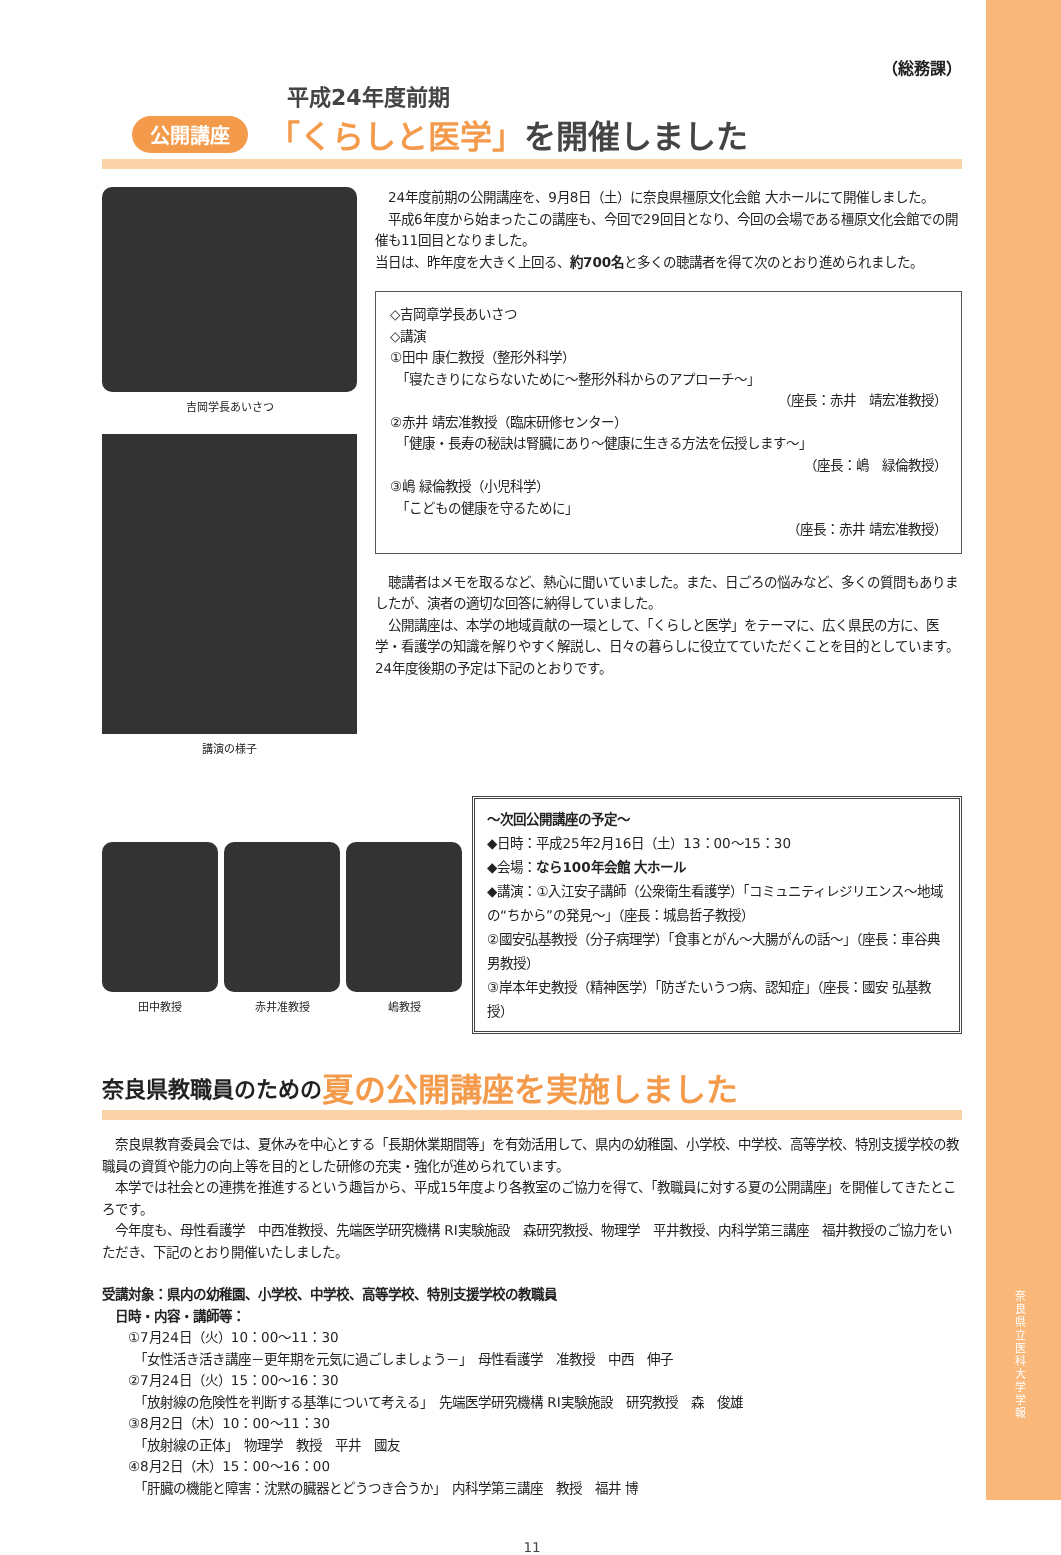奈良県立医科大学 学報
（総務課）
平成24年度前期
公開講座 「くらしと医学」を開催しました
吉岡学長あいさつ
講演の様子
　24年度前期の公開講座を、9月8日（土）に奈良県橿原文化会館 大ホールにて開催しました。
　平成6年度から始まったこの講座も、今回で29回目となり、今回の会場である橿原文化会館での開催も11回目となりました。
当日は、昨年度を大きく上回る、約700名と多くの聴講者を得て次のとおり進められました。
◇吉岡章学長あいさつ
◇講演
①田中 康仁教授（整形外科学）
　「寝たきりにならないために～整形外科からのアプローチ～」
（座長：赤井　靖宏准教授）
②赤井 靖宏准教授（臨床研修センター）
　「健康・長寿の秘訣は腎臓にあり～健康に生きる方法を伝授します～」
（座長：嶋　緑倫教授）
③嶋 緑倫教授（小児科学）
　「こどもの健康を守るために」
（座長：赤井 靖宏准教授）
　聴講者はメモを取るなど、熱心に聞いていました。また、日ごろの悩みなど、多くの質問もありましたが、演者の適切な回答に納得していました。
　公開講座は、本学の地域貢献の一環として、「くらしと医学」をテーマに、広く県民の方に、医学・看護学の知識を解りやすく解説し、日々の暮らしに役立てていただくことを目的としています。24年度後期の予定は下記のとおりです。
田中教授 赤井准教授 嶋教授
～次回公開講座の予定～
◆日時：平成25年2月16日（土）13：00～15：30
◆会場：なら100年会館 大ホール
◆講演：①入江安子講師（公衆衛生看護学）「コミュニティレジリエンス～地域の“ちから”の発見～」（座長：城島哲子教授）
②國安弘基教授（分子病理学）「食事とがん～大腸がんの話～」（座長：車谷典男教授）
③岸本年史教授（精神医学）「防ぎたいうつ病、認知症」（座長：國安 弘基教授）
奈良県教職員のための 夏の公開講座を実施しました
　奈良県教育委員会では、夏休みを中心とする「長期休業期間等」を有効活用して、県内の幼稚園、小学校、中学校、高等学校、特別支援学校の教職員の資質や能力の向上等を目的とした研修の充実・強化が進められています。
　本学では社会との連携を推進するという趣旨から、平成15年度より各教室のご協力を得て、「教職員に対する夏の公開講座」を開催してきたところです。
　今年度も、母性看護学　中西准教授、先端医学研究機構 RI実験施設　森研究教授、物理学　平井教授、内科学第三講座　福井教授のご協力をいただき、下記のとおり開催いたしました。
受講対象：県内の幼稚園、小学校、中学校、高等学校、特別支援学校の教職員
　日時・内容・講師等：
　　①7月24日（火）10：00～11：30
　　　「女性活き活き講座－更年期を元気に過ごしましょう－」　母性看護学　准教授　中西　伸子
　　②7月24日（火）15：00～16：30
　　　「放射線の危険性を判断する基準について考える」　先端医学研究機構 RI実験施設　研究教授　森　俊雄
　　③8月2日（木）10：00～11：30
　　　「放射線の正体」　物理学　教授　平井　國友
　　④8月2日（木）15：00～16：00
　　　「肝臓の機能と障害：沈黙の臓器とどうつき合うか」　内科学第三講座　教授　福井 博
11